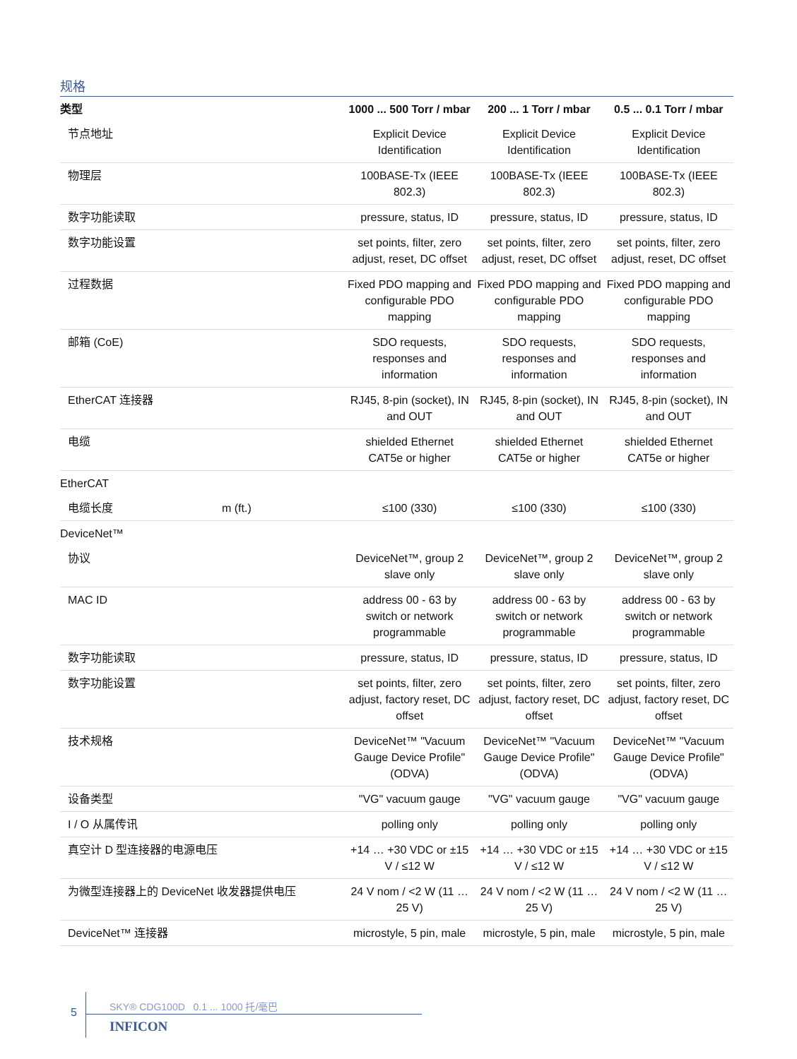规格
| 类型 | | 1000 ... 500 Torr / mbar | 200 ... 1 Torr / mbar | 0.5 ... 0.1 Torr / mbar |
| --- | --- | --- | --- | --- |
| 节点地址 | | Explicit Device Identification | Explicit Device Identification | Explicit Device Identification |
| 物理层 | | 100BASE-Tx (IEEE 802.3) | 100BASE-Tx (IEEE 802.3) | 100BASE-Tx (IEEE 802.3) |
| 数字功能读取 | | pressure, status, ID | pressure, status, ID | pressure, status, ID |
| 数字功能设置 | | set points, filter, zero adjust, reset, DC offset | set points, filter, zero adjust, reset, DC offset | set points, filter, zero adjust, reset, DC offset |
| 过程数据 | | Fixed PDO mapping and configurable PDO mapping | Fixed PDO mapping and configurable PDO mapping | Fixed PDO mapping and configurable PDO mapping |
| 邮箱 (CoE) | | SDO requests, responses and information | SDO requests, responses and information | SDO requests, responses and information |
| EtherCAT 连接器 | | RJ45, 8-pin (socket), IN and OUT | RJ45, 8-pin (socket), IN and OUT | RJ45, 8-pin (socket), IN and OUT |
| 电缆 | | shielded Ethernet CAT5e or higher | shielded Ethernet CAT5e or higher | shielded Ethernet CAT5e or higher |
| EtherCAT | | | | |
| 电缆长度 | m (ft.) | ≤100 (330) | ≤100 (330) | ≤100 (330) |
| DeviceNet™ | | | | |
| 协议 | | DeviceNet™, group 2 slave only | DeviceNet™, group 2 slave only | DeviceNet™, group 2 slave only |
| MAC ID | | address 00 - 63 by switch or network programmable | address 00 - 63 by switch or network programmable | address 00 - 63 by switch or network programmable |
| 数字功能读取 | | pressure, status, ID | pressure, status, ID | pressure, status, ID |
| 数字功能设置 | | set points, filter, zero adjust, factory reset, DC offset | set points, filter, zero adjust, factory reset, DC offset | set points, filter, zero adjust, factory reset, DC offset |
| 技术规格 | | DeviceNet™ "Vacuum Gauge Device Profile" (ODVA) | DeviceNet™ "Vacuum Gauge Device Profile" (ODVA) | DeviceNet™ "Vacuum Gauge Device Profile" (ODVA) |
| 设备类型 | | "VG" vacuum gauge | "VG" vacuum gauge | "VG" vacuum gauge |
| I / O 从属传讯 | | polling only | polling only | polling only |
| 真空计 D 型连接器的电源电压 | | +14 … +30 VDC or ±15 V / ≤12 W | +14 … +30 VDC or ±15 V / ≤12 W | +14 … +30 VDC or ±15 V / ≤12 W |
| 为微型连接器上的 DeviceNet 收发器提供电压 | | 24 V nom / <2 W (11 … 25 V) | 24 V nom / <2 W (11 … 25 V) | 24 V nom / <2 W (11 … 25 V) |
| DeviceNet™ 连接器 | | microstyle, 5 pin, male | microstyle, 5 pin, male | microstyle, 5 pin, male |
5
SKY® CDG100D 0.1 ... 1000 托/毫巴
INFICON